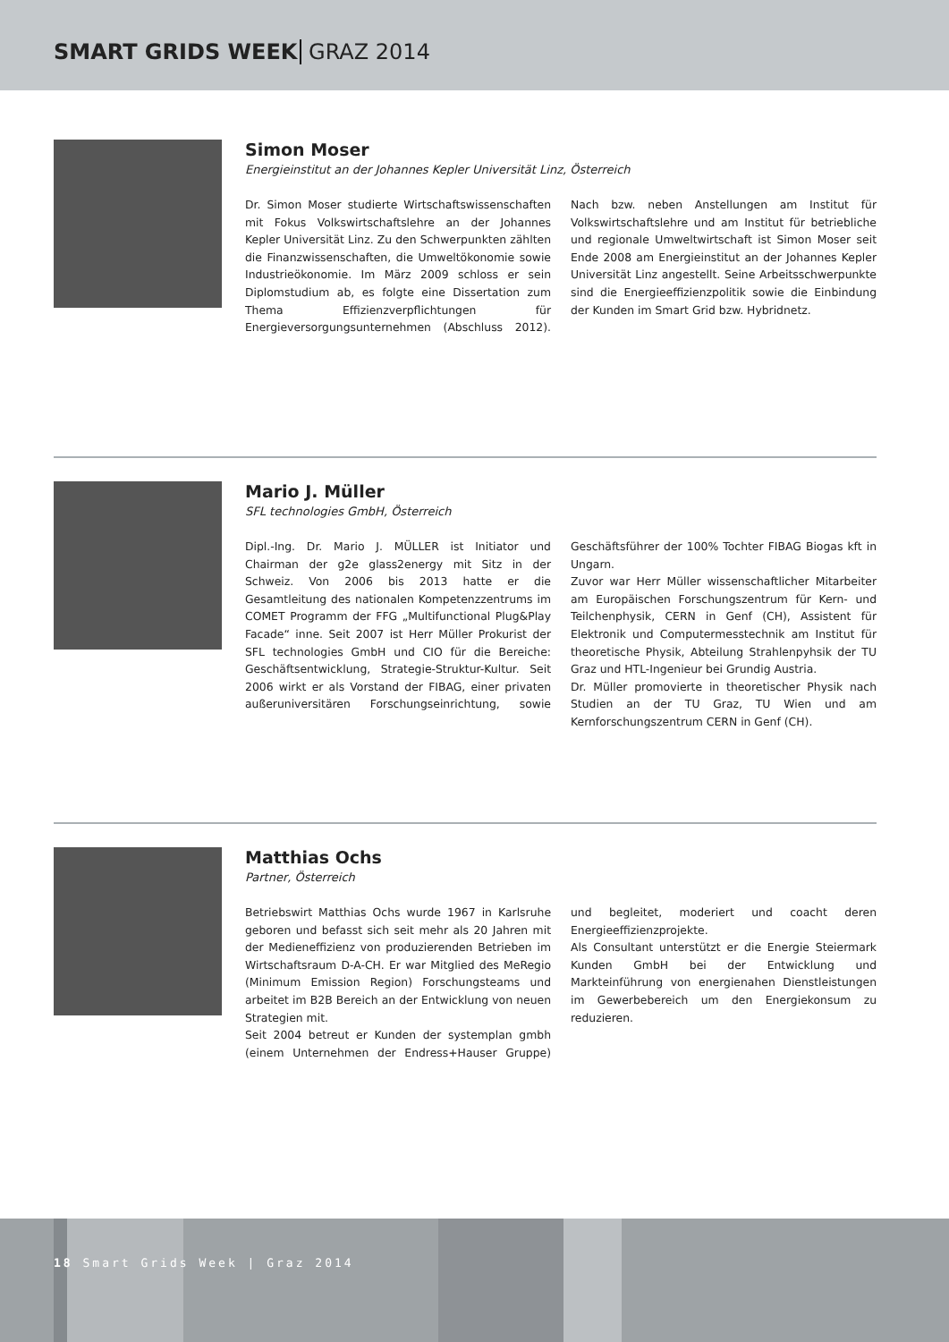SMART GRIDS WEEK GRAZ 2014
Simon Moser
Energieinstitut an der Johannes Kepler Universität Linz, Österreich
Dr. Simon Moser studierte Wirtschaftswissenschaften mit Fokus Volkswirtschaftslehre an der Johannes Kepler Universität Linz. Zu den Schwerpunkten zählten die Finanzwissenschaften, die Umweltökonomie sowie Industrieökonomie. Im März 2009 schloss er sein Diplomstudium ab, es folgte eine Dissertation zum Thema Effizienzverpflichtungen für Energieversorgungs­unternehmen (Abschluss 2012). Nach bzw. neben Anstellungen am Institut für Volkswirtschaftslehre und am Institut für betriebliche und regionale Umweltwirtschaft ist Simon Moser seit Ende 2008 am Energieinstitut an der Johannes Kepler Universität Linz angestellt. Seine Arbeitsschwerpunkte sind die Energieeffizienzpolitik sowie die Einbindung der Kunden im Smart Grid bzw. Hybridnetz.
Mario J. Müller
SFL technologies GmbH, Österreich
Dipl.-Ing. Dr. Mario J. MÜLLER ist Initiator und Chairman der g2e glass2energy mit Sitz in der Schweiz. Von 2006 bis 2013 hatte er die Gesamtleitung des nationalen Kompetenzzentrums im COMET Programm der FFG „Multifunctional Plug&Play Facade“ inne. Seit 2007 ist Herr Müller Prokurist der SFL technologies GmbH und CIO für die Bereiche: Geschäftsentwicklung, Strategie-Struktur-Kultur. Seit 2006 wirkt er als Vorstand der FIBAG, einer privaten außeruniversitären Forschungs­einrichtung, sowie Geschäftsführer der 100% Tochter FIBAG Biogas kft in Ungarn.
Zuvor war Herr Müller wissenschaftlicher Mitarbeiter am Europäischen Forschungszentrum für Kern- und Teilchenphysik, CERN in Genf (CH), Assistent für Elektronik und Computermesstechnik am Institut für theoretische Physik, Abteilung Strahlenpyhsik der TU Graz und HTL-Ingenieur bei Grundig Austria.
Dr. Müller promovierte in theoretischer Physik nach Studien an der TU Graz, TU Wien und am Kernforschungs­zentrum CERN in Genf (CH).
Matthias Ochs
Partner, Österreich
Betriebswirt Matthias Ochs wurde 1967 in Karlsruhe geboren und befasst sich seit mehr als 20 Jahren mit der Medieneffizienz von produzierenden Betrieben im Wirtschaftsraum D-A-CH. Er war Mitglied des MeRegio (Minimum Emission Region) Forschungsteams und arbeitet im B2B Bereich an der Entwicklung von neuen Strategien mit.
Seit 2004 betreut er Kunden der systemplan gmbh (einem Unternehmen der Endress+Hauser Gruppe) und begleitet, moderiert und coacht deren Energieeffizienzprojekte.
Als Consultant unterstützt er die Energie Steiermark Kunden GmbH bei der Entwicklung und Markteinführung von energienahen Dienstleistungen im Gewerbebereich um den Energiekonsum zu reduzieren.
18 Smart Grids Week | Graz 2014